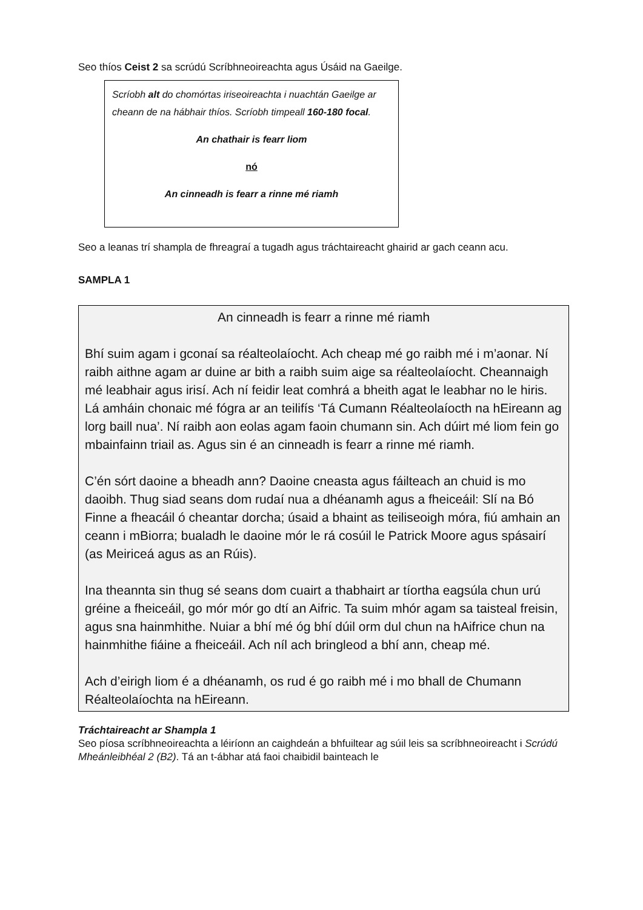Seo thíos Ceist 2 sa scrúdú Scríbhneoireachta agus Úsáid na Gaeilge.
Scríobh alt do chomórtas iriseoireachta i nuachtán Gaeilge ar cheann de na hábhair thíos. Scríobh timpeall 160-180 focal.
An chathair is fearr liom
nó
An cinneadh is fearr a rinne mé riamh
Seo a leanas trí shampla de fhreagraí a tugadh agus tráchtaireacht ghairid ar gach ceann acu.
SAMPLA 1
An cinneadh is fearr a rinne mé riamh
Bhí suim agam i gconaí sa réalteolaíocht. Ach cheap mé go raibh mé i m’aonar. Ní raibh aithne agam ar duine ar bith a raibh suim aige sa réalteolaíocht. Cheannaigh mé leabhair agus irisí. Ach ní feidir leat comhrá a bheith agat le leabhar no le hiris. Lá amháin chonaic mé fógra ar an teilifís ‘Tá Cumann Réalteolaíocth na hEireann ag lorg baill nua’. Ní raibh aon eolas agam faoin chumann sin. Ach dúirt mé liom fein go mbainfainn triail as. Agus sin é an cinneadh is fearr a rinne mé riamh.
C’én sórt daoine a bheadh ann? Daoine cneasta agus fáilteach an chuid is mo daoibh. Thug siad seans dom rudaí nua a dhéanamh agus a fheiceáil: Slí na Bó Finne a fheacáil ó cheantar dorcha; úsaid a bhaint as teiliseoigh móra, fiú amhain an ceann i mBiorra; bualadh le daoine mór le rá cosúil le Patrick Moore agus spásairí (as Meiriceá agus as an Rúis).
Ina theannta sin thug sé seans dom cuairt a thabhairt ar tíortha eagsúla chun urú gréine a fheiceáil, go mór mór go dtí an Aifric. Ta suim mhór agam sa taisteal freisin, agus sna hainmhithe. Nuiar a bhí mé óg bhí dúil orm dul chun na hAifrice chun na hainmhithe fiáine a fheiceáil. Ach níl ach bringleod a bhí ann, cheap mé.
Ach d’eirigh liom é a dhéanamh, os rud é go raibh mé i mo bhall de Chumann Réalteolaíochta na hEireann.
Tráchtaireacht ar Shampla 1
Seo píosa scríbhneoireachta a léiríonn an caighdeán a bhfuiltear ag súil leis sa scríbhneoireacht i Scrúdú Mheánleibhéal 2 (B2). Tá an t-ábhar atá faoi chaibidil bainteach le